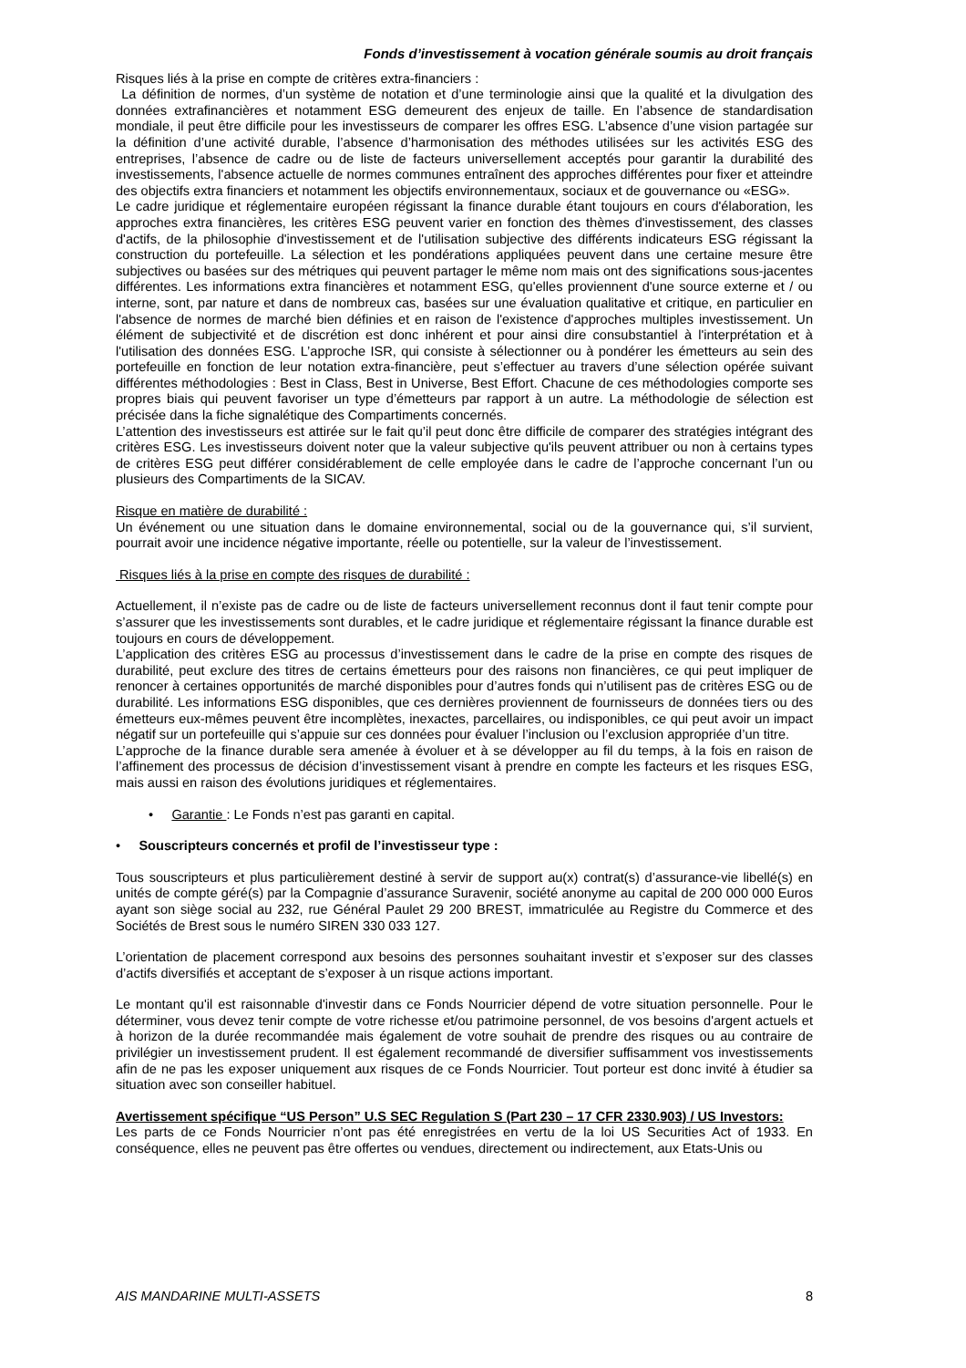Fonds d’investissement à vocation générale soumis au droit français
Risques liés à la prise en compte de critères extra-financiers :
La définition de normes, d’un système de notation et d’une terminologie ainsi que la qualité et la divulgation des données extrafinancières et notamment ESG demeurent des enjeux de taille. En l’absence de standardisation mondiale, il peut être difficile pour les investisseurs de comparer les offres ESG. L’absence d’une vision partagée sur la définition d’une activité durable, l’absence d’harmonisation des méthodes utilisées sur les activités ESG des entreprises, l’absence de cadre ou de liste de facteurs universellement acceptés pour garantir la durabilité des investissements, l'absence actuelle de normes communes entraînent des approches différentes pour fixer et atteindre des objectifs extra financiers et notamment les objectifs environnementaux, sociaux et de gouvernance ou «ESG».
Le cadre juridique et réglementaire européen régissant la finance durable étant toujours en cours d'élaboration, les approches extra financières, les critères ESG peuvent varier en fonction des thèmes d'investissement, des classes d'actifs, de la philosophie d'investissement et de l'utilisation subjective des différents indicateurs ESG régissant la construction du portefeuille. La sélection et les pondérations appliquées peuvent dans une certaine mesure être subjectives ou basées sur des métriques qui peuvent partager le même nom mais ont des significations sous-jacentes différentes. Les informations extra financières et notamment ESG, qu'elles proviennent d'une source externe et / ou interne, sont, par nature et dans de nombreux cas, basées sur une évaluation qualitative et critique, en particulier en l'absence de normes de marché bien définies et en raison de l'existence d'approches multiples investissement. Un élément de subjectivité et de discrétion est donc inhérent et pour ainsi dire consubstantiel à l'interprétation et à l'utilisation des données ESG. L’approche ISR, qui consiste à sélectionner ou à pondérer les émetteurs au sein des portefeuille en fonction de leur notation extra-financière, peut s’effectuer au travers d’une sélection opérée suivant différentes méthodologies : Best in Class, Best in Universe, Best Effort. Chacune de ces méthodologies comporte ses propres biais qui peuvent favoriser un type d’émetteurs par rapport à un autre. La méthodologie de sélection est précisée dans la fiche signalétique des Compartiments concernés.
L’attention des investisseurs est attirée sur le fait qu’il peut donc être difficile de comparer des stratégies intégrant des critères ESG. Les investisseurs doivent noter que la valeur subjective qu'ils peuvent attribuer ou non à certains types de critères ESG peut différer considérablement de celle employée dans le cadre de l’approche concernant l’un ou plusieurs des Compartiments de la SICAV.
Risque en matière de durabilité :
Un événement ou une situation dans le domaine environnemental, social ou de la gouvernance qui, s’il survient, pourrait avoir une incidence négative importante, réelle ou potentielle, sur la valeur de l’investissement.
Risques liés à la prise en compte des risques de durabilité :
Actuellement, il n’existe pas de cadre ou de liste de facteurs universellement reconnus dont il faut tenir compte pour s’assurer que les investissements sont durables, et le cadre juridique et réglementaire régissant la finance durable est toujours en cours de développement.
L’application des critères ESG au processus d’investissement dans le cadre de la prise en compte des risques de durabilité, peut exclure des titres de certains émetteurs pour des raisons non financières, ce qui peut impliquer de renoncer à certaines opportunités de marché disponibles pour d’autres fonds qui n’utilisent pas de critères ESG ou de durabilité. Les informations ESG disponibles, que ces dernières proviennent de fournisseurs de données tiers ou des émetteurs eux-mêmes peuvent être incomplètes, inexactes, parcellaires, ou indisponibles, ce qui peut avoir un impact négatif sur un portefeuille qui s’appuie sur ces données pour évaluer l’inclusion ou l’exclusion appropriée d’un titre.
L’approche de la finance durable sera amenée à évoluer et à se développer au fil du temps, à la fois en raison de l’affinement des processus de décision d’investissement visant à prendre en compte les facteurs et les risques ESG, mais aussi en raison des évolutions juridiques et réglementaires.
• Garantie : Le Fonds n’est pas garanti en capital.
• Souscripteurs concernés et profil de l’investisseur type :
Tous souscripteurs et plus particulièrement destiné à servir de support au(x) contrat(s) d’assurance-vie libellé(s) en unités de compte géré(s) par la Compagnie d’assurance Suravenir, société anonyme au capital de 200 000 000 Euros ayant son siège social au 232, rue Général Paulet 29 200 BREST, immatriculée au Registre du Commerce et des Sociétés de Brest sous le numéro SIREN 330 033 127.
L’orientation de placement correspond aux besoins des personnes souhaitant investir et s’exposer sur des classes d’actifs diversifiés et acceptant de s’exposer à un risque actions important.
Le montant qu'il est raisonnable d'investir dans ce Fonds Nourricier dépend de votre situation personnelle. Pour le déterminer, vous devez tenir compte de votre richesse et/ou patrimoine personnel, de vos besoins d'argent actuels et à horizon de la durée recommandée mais également de votre souhait de prendre des risques ou au contraire de privilégier un investissement prudent. Il est également recommandé de diversifier suffisamment vos investissements afin de ne pas les exposer uniquement aux risques de ce Fonds Nourricier. Tout porteur est donc invité à étudier sa situation avec son conseiller habituel.
Avertissement spécifique “US Person” U.S SEC Regulation S (Part 230 – 17 CFR 2330.903) / US Investors:
Les parts de ce Fonds Nourricier n’ont pas été enregistrées en vertu de la loi US Securities Act of 1933. En conséquence, elles ne peuvent pas être offertes ou vendues, directement ou indirectement, aux Etats-Unis ou
AIS MANDARINE MULTI-ASSETS 8